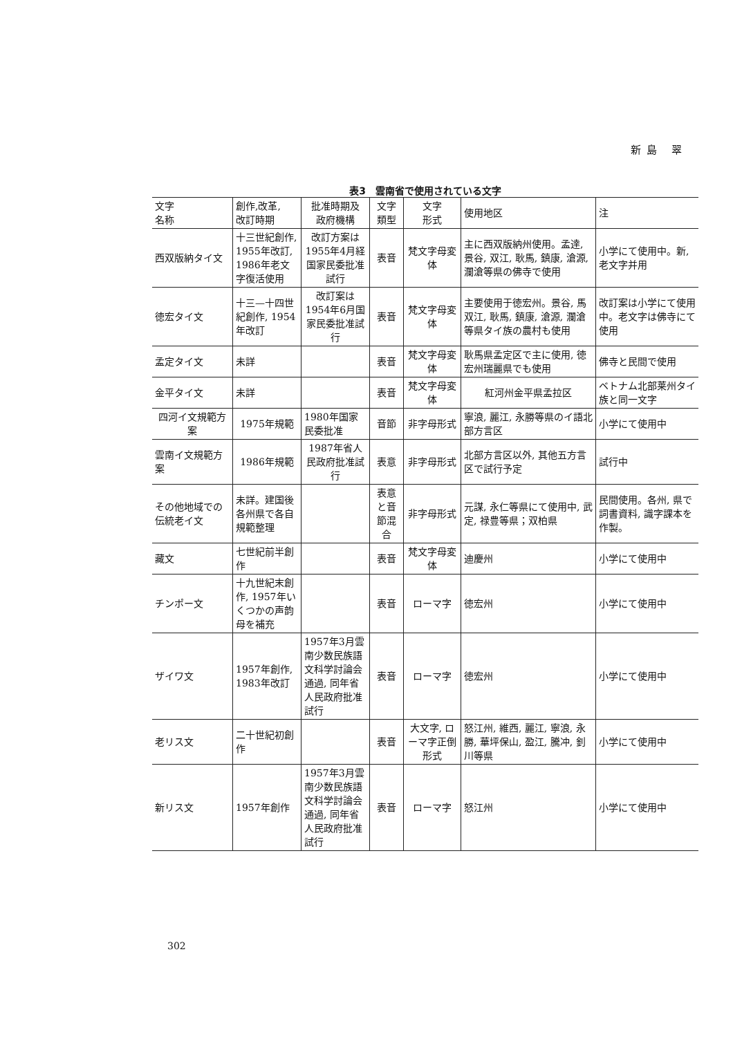新島 翠
表3　雲南省で使用されている文字
| 文字 名称 | 創作,改革, 改訂時期 | 批准時期及 政府機構 | 文字 類型 | 文字 形式 | 使用地区 | 注 |
| --- | --- | --- | --- | --- | --- | --- |
| 西双版納タイ文 | 十三世紀創作, 1955年改訂, 1986年老文字復活使用 | 改訂方案は1955年4月経国家民委批准試行 | 表音 | 梵文字母変体 | 主に西双版納州使用。孟達, 景谷, 双江, 耿馬, 鎮康, 滄源, 瀾滄等県の佛寺で使用 | 小学にて使用中。新, 老文字并用 |
| 徳宏タイ文 | 十三—十四世紀創作, 1954年改訂 | 改訂案は1954年6月国家民委批准試行 | 表音 | 梵文字母変体 | 主要使用于徳宏州。景谷, 馬双江, 耿馬, 鎮康, 滄源, 瀾滄等県タイ族の農村も使用 | 改訂案は小学にて使用中。老文字は佛寺にて使用 |
| 孟定タイ文 | 未詳 | | 表音 | 梵文字母変体 | 耿馬県孟定区で主に使用, 徳宏州瑞麗県でも使用 | 佛寺と民間で使用 |
| 金平タイ文 | 未詳 | | 表音 | 梵文字母変体 | 紅河州金平県孟拉区 | ベトナム北部莱州タイ族と同一文字 |
| 四河イ文規範方案 | 1975年規範 | 1980年国家民委批准 | 音節 | 非字母形式 | 寧浪, 麗江, 永勝等県のイ語北部方言区 | 小学にて使用中 |
| 雲南イ文規範方案 | 1986年規範 | 1987年省人民政府批准試行 | 表意 | 非字母形式 | 北部方言区以外, 其他五方言区で試行予定 | 試行中 |
| その他地域での伝統老イ文 | 未詳。建国後各州県で各自規範整理 | | 表意と音節混合 | 非字母形式 | 元謀, 永仁等県にて使用中, 武定, 禄豊等県；双柏県 | 民間使用。各州, 県で詞書資料, 識字課本を作製。 |
| 藏文 | 七世紀前半創作 | | 表音 | 梵文字母変体 | 迪慶州 | 小学にて使用中 |
| チンポー文 | 十九世紀末創作, 1957年いくつかの声韵母を補充 | | 表音 | ローマ字 | 徳宏州 | 小学にて使用中 |
| ザイワ文 | 1957年創作, 1983年改訂 | 1957年3月雲南少数民族語文科学討論会通過, 同年省人民政府批准試行 | 表音 | ローマ字 | 徳宏州 | 小学にて使用中 |
| 老リス文 | 二十世紀初創作 | | 表音 | 大文字, ローマ字正倒形式 | 怒江州, 維西, 麗江, 寧浪, 永勝, 華坪保山, 盈江, 騰冲, 釗川等県 | 小学にて使用中 |
| 新リス文 | 1957年創作 | 1957年3月雲南少数民族語文科学討論会通過, 同年省人民政府批准試行 | 表音 | ローマ字 | 怒江州 | 小学にて使用中 |
302